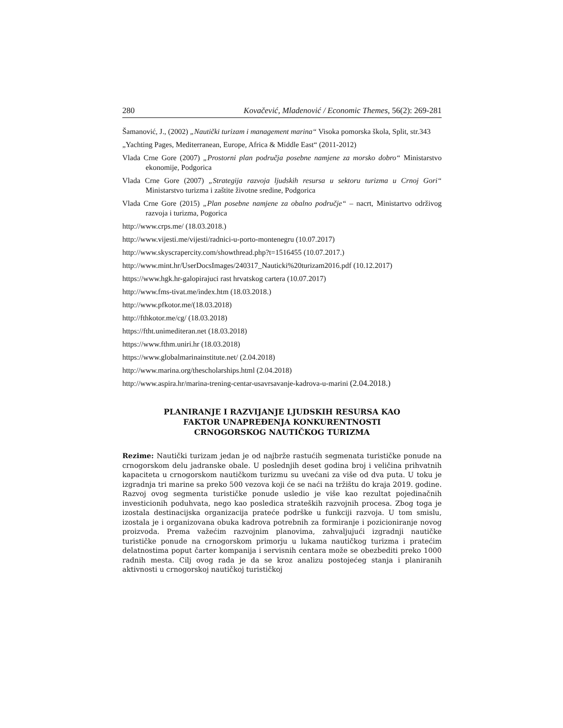280 Kovačević, Mladenović / Economic Themes, 56(2): 269-281
Šamanović, J., (2002) „Nautički turizam i management marina“ Visoka pomorska škola, Split, str.343
„Yachting Pages, Mediterranean, Europe, Africa & Middle East“ (2011-2012)
Vlada Crne Gore (2007) „Prostorni plan područja posebne namjene za morsko dobro“ Ministarstvo ekonomije, Podgorica
Vlada Crne Gore (2007) „Strategija razvoja ljudskih resursa u sektoru turizma u Crnoj Gori“ Ministarstvo turizma i zaštite životne sredine, Podgorica
Vlada Crne Gore (2015) „Plan posebne namjene za obalno područje“ – nacrt, Ministartvo održivog razvoja i turizma, Pogorica
http://www.crps.me/ (18.03.2018.)
http://www.vijesti.me/vijesti/radnici-u-porto-montenegru (10.07.2017)
http://www.skyscrapercity.com/showthread.php?t=1516455 (10.07.2017.)
http://www.mint.hr/UserDocsImages/240317_Nauticki%20turizam2016.pdf (10.12.2017)
https://www.hgk.hr-galopirajuci rast hrvatskog cartera (10.07.2017)
http://www.fms-tivat.me/index.htm (18.03.2018.)
http://www.pfkotor.me/(18.03.2018)
http://fthkotor.me/cg/ (18.03.2018)
https://ftht.unimediteran.net (18.03.2018)
https://www.fthm.uniri.hr (18.03.2018)
https://www.globalmarinainstitute.net/ (2.04.2018)
http://www.marina.org/thescholarships.html (2.04.2018)
http://www.aspira.hr/marina-trening-centar-usavrsavanje-kadrova-u-marini (2.04.2018.)
PLANIRANJE I RAZVIJANJE LJUDSKIH RESURSA KAO
FAKTOR UNAPREĐENJA KONKURENTNOSTI
CRNOGORSKOG NAUTIČKOG TURIZMA
Rezime: Nautički turizam jedan je od najbrže rastućih segmenata turističke ponude na crnogorskom delu jadranske obale. U poslednjih deset godina broj i veličina prihvatnih kapaciteta u crnogorskom nautičkom turizmu su uvećani za više od dva puta. U toku je izgradnja tri marine sa preko 500 vezova koji će se naći na tržištu do kraja 2019. godine. Razvoj ovog segmenta turističke ponude usledio je više kao rezultat pojedinačnih investicionih poduhvata, nego kao posledica strateških razvojnih procesa. Zbog toga je izostala destinacijska organizacija prateće podrške u funkciji razvoja. U tom smislu, izostala je i organizovana obuka kadrova potrebnih za formiranje i pozicioniranje novog proizvoda. Prema važećim razvojnim planovima, zahvaljujući izgradnji nautičke turističke ponude na crnogorskom primorju u lukama nautičkog turizma i pratećim delatnostima poput čarter kompanija i servisnih centara može se obezbediti preko 1000 radnih mesta. Cilj ovog rada je da se kroz analizu postojećeg stanja i planiranih aktivnosti u crnogorskoj nautičkoj turističkoj